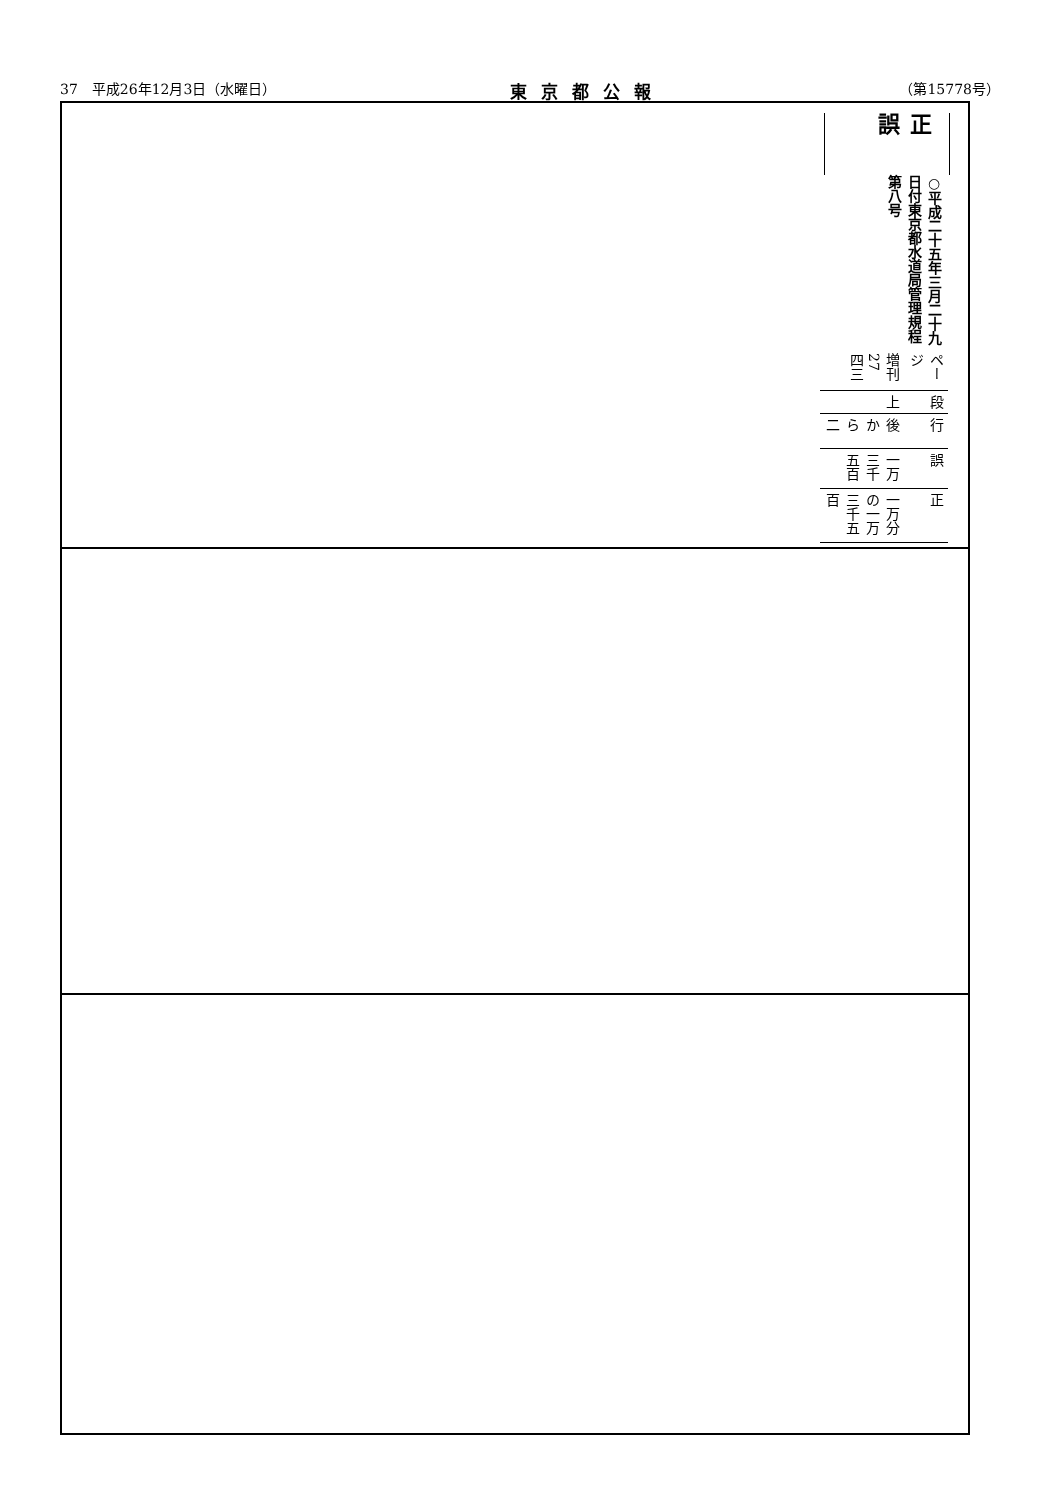37　平成26年12月3日（水曜日） 東京都公報 （第15778号）
正誤
○平成二十五年三月二十九日付東京都水道局管理規程第八号
| ページ | 段 | 行 | 誤 | 正 |
| 増刊27 四三 | 上 | 後から 二 | 一万三千五百 | 一万分の一万三千五百 |